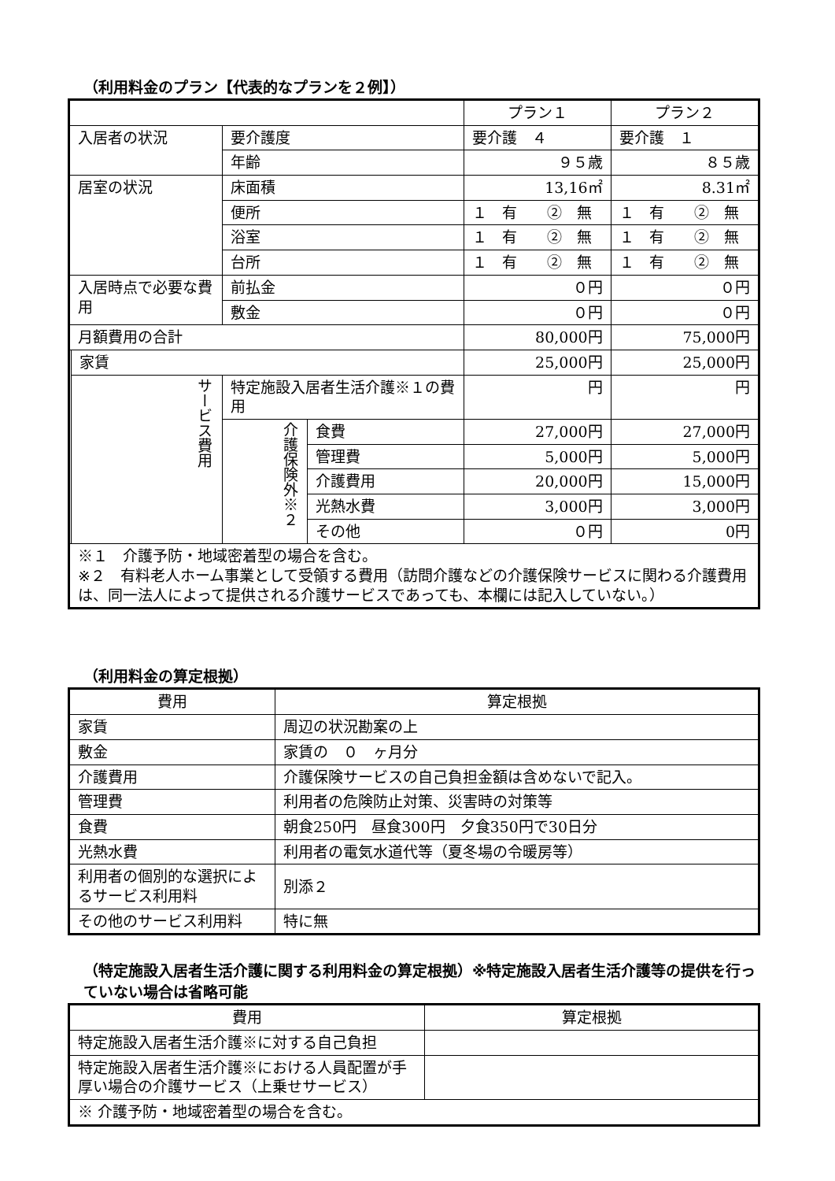（利用料金のプラン【代表的なプランを２例】）
| | | | | プラン１ | プラン２ |
| --- | --- | --- | --- | --- | --- |
| 入居者の状況 | | 要介護度 | | 要介護 ４ | 要介護 １ |
| | | 年齢 | | ９５歳 | ８５歳 |
| 居室の状況 | | 床面積 | | 13,16㎡ | 8.31㎡ |
| | | 便所 | | １ 有 ② 無 | １ 有 ② 無 |
| | | 浴室 | | １ 有 ② 無 | １ 有 ② 無 |
| | | 台所 | | １ 有 ② 無 | １ 有 ② 無 |
| 入居時点で必要な費用 | | 前払金 | | ０円 | ０円 |
| | | 敷金 | | ０円 | ０円 |
| 月額費用の合計 | | | | 80,000円 | 75,000円 |
| | 家賃 | | | 25,000円 | 25,000円 |
| | サービス費用 | 特定施設入居者生活介護※１の費用 | | 円 | 円 |
| | | 介護保険外※２ | 食費 | 27,000円 | 27,000円 |
| | | | 管理費 | 5,000円 | 5,000円 |
| | | | 介護費用 | 20,000円 | 15,000円 |
| | | | 光熱水費 | 3,000円 | 3,000円 |
| | | | その他 | ０円 | 0円 |
| ※１ 介護予防・地域密着型の場合を含む。 ※２ 有料老人ホーム事業として受領する費用（訪問介護などの介護保険サービスに関わる介護費用は、同一法人によって提供される介護サービスであっても、本欄には記入していない。） | | | | | |
（利用料金の算定根拠）
| 費用 | 算定根拠 |
| --- | --- |
| 家賃 | 周辺の状況勘案の上 |
| 敷金 | 家賃の ０ ヶ月分 |
| 介護費用 | 介護保険サービスの自己負担金額は含めないで記入。 |
| 管理費 | 利用者の危険防止対策、災害時の対策等 |
| 食費 | 朝食250円 昼食300円 夕食350円で30日分 |
| 光熱水費 | 利用者の電気水道代等（夏冬場の令暖房等） |
| 利用者の個別的な選択によるサービス利用料 | 別添２ |
| その他のサービス利用料 | 特に無 |
（特定施設入居者生活介護に関する利用料金の算定根拠）※特定施設入居者生活介護等の提供を行っていない場合は省略可能
| 費用 | 算定根拠 |
| --- | --- |
| 特定施設入居者生活介護※に対する自己負担 | |
| 特定施設入居者生活介護※における人員配置が手厚い場合の介護サービス（上乗せサービス） | |
| ※ 介護予防・地域密着型の場合を含む。 | |